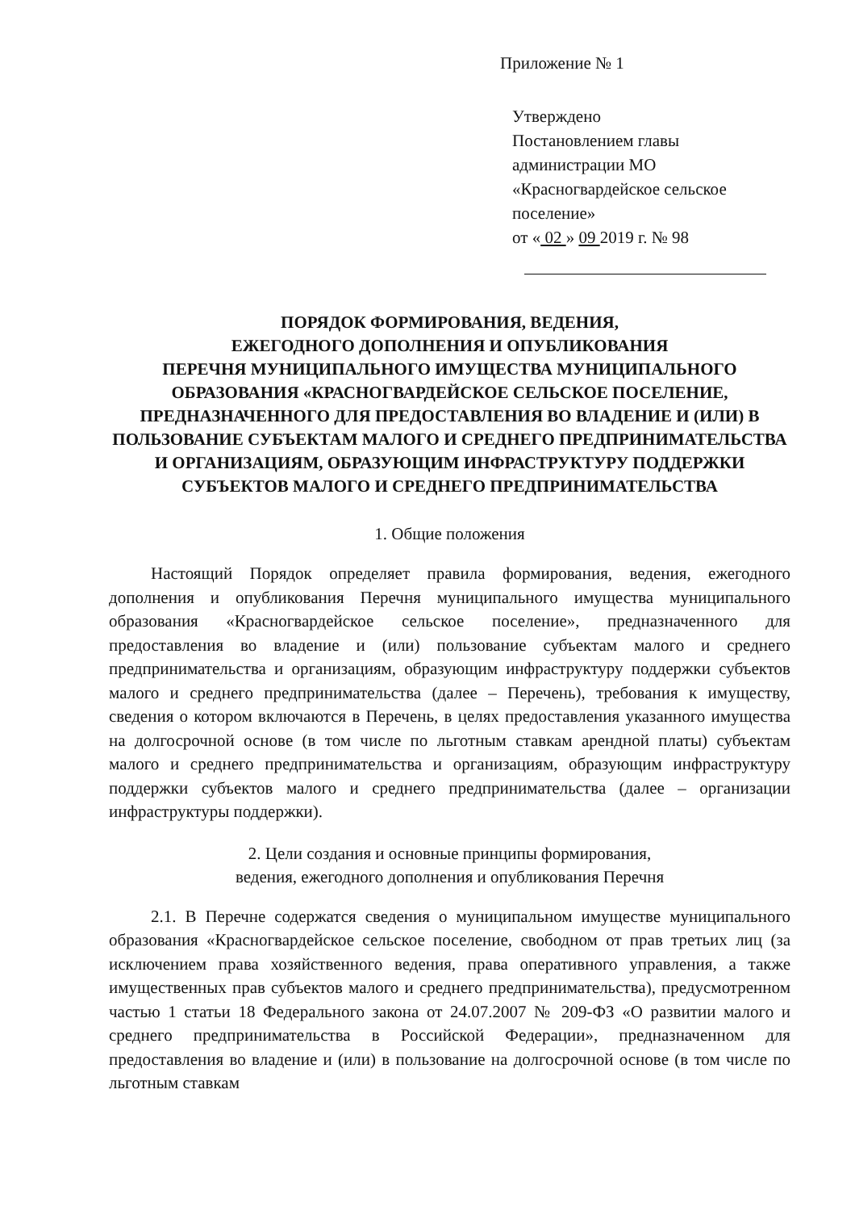Приложение № 1
Утверждено
Постановлением главы
администрации МО
«Красногвардейское сельское
поселение»
от « 02 » 09 2019 г. № 98
ПОРЯДОК ФОРМИРОВАНИЯ, ВЕДЕНИЯ,
ЕЖЕГОДНОГО ДОПОЛНЕНИЯ И ОПУБЛИКОВАНИЯ
ПЕРЕЧНЯ МУНИЦИПАЛЬНОГО ИМУЩЕСТВА МУНИЦИПАЛЬНОГО ОБРАЗОВАНИЯ «КРАСНОГВАРДЕЙСКОЕ СЕЛЬСКОЕ ПОСЕЛЕНИЕ, ПРЕДНАЗНАЧЕННОГО ДЛЯ ПРЕДОСТАВЛЕНИЯ ВО ВЛАДЕНИЕ И (ИЛИ) В ПОЛЬЗОВАНИЕ СУБЪЕКТАМ МАЛОГО И СРЕДНЕГО ПРЕДПРИНИМАТЕЛЬСТВА И ОРГАНИЗАЦИЯМ, ОБРАЗУЮЩИМ ИНФРАСТРУКТУРУ ПОДДЕРЖКИ СУБЪЕКТОВ МАЛОГО И СРЕДНЕГО ПРЕДПРИНИМАТЕЛЬСТВА
1. Общие положения
Настоящий Порядок определяет правила формирования, ведения, ежегодного дополнения и опубликования Перечня муниципального имущества муниципального образования «Красногвардейское сельское поселение», предназначенного для предоставления во владение и (или) пользование субъектам малого и среднего предпринимательства и организациям, образующим инфраструктуру поддержки субъектов малого и среднего предпринимательства (далее – Перечень), требования к имуществу, сведения о котором включаются в Перечень, в целях предоставления указанного имущества на долгосрочной основе (в том числе по льготным ставкам арендной платы) субъектам малого и среднего предпринимательства и организациям, образующим инфраструктуру поддержки субъектов малого и среднего предпринимательства (далее – организации инфраструктуры поддержки).
2. Цели создания и основные принципы формирования,
ведения, ежегодного дополнения и опубликования Перечня
2.1. В Перечне содержатся сведения о муниципальном имуществе муниципального образования «Красногвардейское сельское поселение, свободном от прав третьих лиц (за исключением права хозяйственного ведения, права оперативного управления, а также имущественных прав субъектов малого и среднего предпринимательства), предусмотренном частью 1 статьи 18 Федерального закона от 24.07.2007 № 209-ФЗ «О развитии малого и среднего предпринимательства в Российской Федерации», предназначенном для предоставления во владение и (или) в пользование на долгосрочной основе (в том числе по льготным ставкам